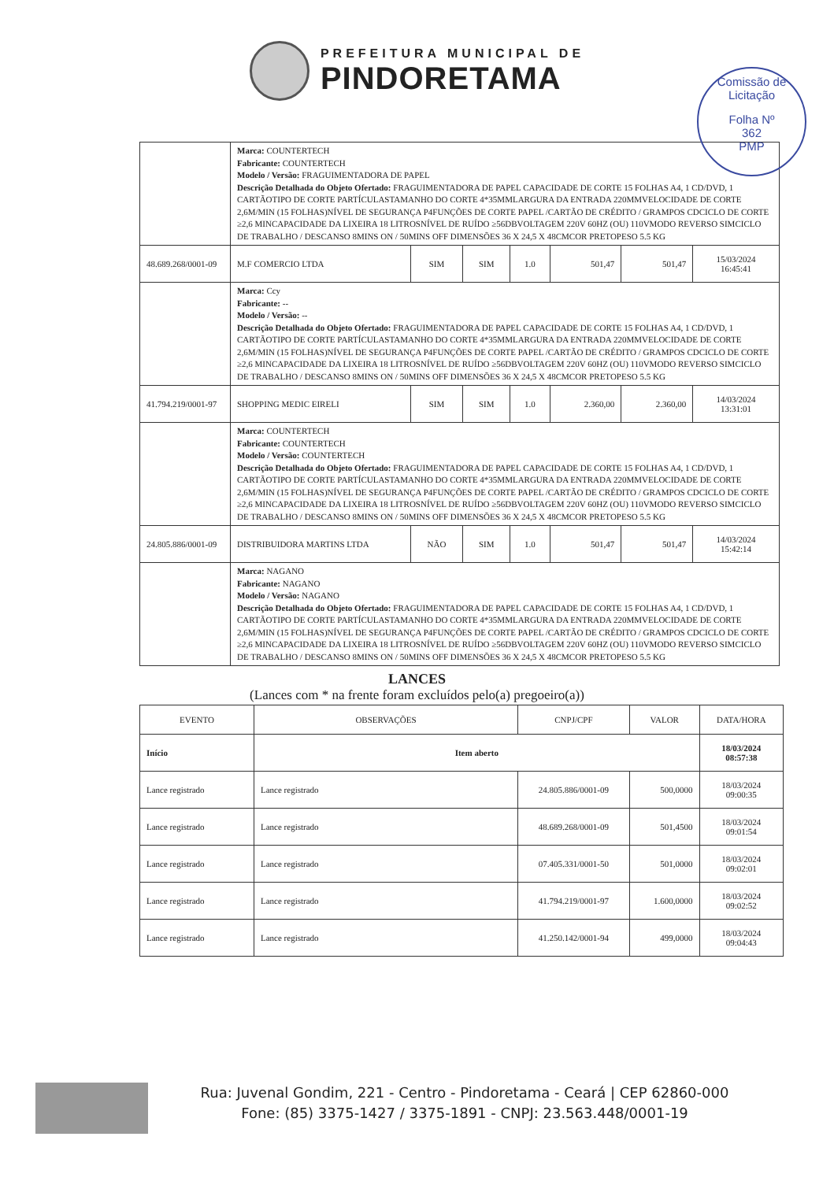PREFEITURA MUNICIPAL DE
PINDORETAMA
Comissão de Licitação
Folha Nº
362
PMP
| | Marca: COUNTERTECH Fabricante: COUNTERTECH Modelo / Versão: FRAGUIMENTADORA DE PAPEL Descrição Detalhada do Objeto Ofertado: FRAGUIMENTADORA DE PAPEL CAPACIDADE DE CORTE 15 FOLHAS A4, 1 CD/DVD, 1 CARTÃOTIPO DE CORTE PARTÍCULASTAMANHO DO CORTE 4*35MMLARGURA DA ENTRADA 220MMVELOCIDADE DE CORTE 2,6M/MIN (15 FOLHAS)NÍVEL DE SEGURANÇA P4FUNÇÕES DE CORTE PAPEL /CARTÃO DE CRÉDITO / GRAMPOS CDCICLO DE CORTE ≥2,6 MINCAPACIDADE DA LIXEIRA 18 LITROSNÍVEL DE RUÍDO ≥56DBVOLTAGEM 220V 60HZ (OU) 110VMODO REVERSO SIMCICLO DE TRABALHO / DESCANSO 8MINS ON / 50MINS OFF DIMENSÕES 36 X 24,5 X 48CMCOR PRETOPESO 5.5 KG | | | | | | |
| 48.689.268/0001-09 | M.F COMERCIO LTDA | SIM | SIM | 1.0 | 501,47 | 501,47 | 15/03/2024 16:45:41 |
| | Marca: Ccy Fabricante: -- Modelo / Versão: -- Descrição Detalhada do Objeto Ofertado: FRAGUIMENTADORA DE PAPEL CAPACIDADE DE CORTE 15 FOLHAS A4, 1 CD/DVD, 1 CARTÃOTIPO DE CORTE PARTÍCULASTAMANHO DO CORTE 4*35MMLARGURA DA ENTRADA 220MMVELOCIDADE DE CORTE 2,6M/MIN (15 FOLHAS)NÍVEL DE SEGURANÇA P4FUNÇÕES DE CORTE PAPEL /CARTÃO DE CRÉDITO / GRAMPOS CDCICLO DE CORTE ≥2,6 MINCAPACIDADE DA LIXEIRA 18 LITROSNÍVEL DE RUÍDO ≥56DBVOLTAGEM 220V 60HZ (OU) 110VMODO REVERSO SIMCICLO DE TRABALHO / DESCANSO 8MINS ON / 50MINS OFF DIMENSÕES 36 X 24,5 X 48CMCOR PRETOPESO 5.5 KG | | | | | | |
| 41.794.219/0001-97 | SHOPPING MEDIC EIRELI | SIM | SIM | 1.0 | 2.360,00 | 2.360,00 | 14/03/2024 13:31:01 |
| | Marca: COUNTERTECH Fabricante: COUNTERTECH Modelo / Versão: COUNTERTECH Descrição Detalhada do Objeto Ofertado: FRAGUIMENTADORA DE PAPEL CAPACIDADE DE CORTE 15 FOLHAS A4, 1 CD/DVD, 1 CARTÃOTIPO DE CORTE PARTÍCULASTAMANHO DO CORTE 4*35MMLARGURA DA ENTRADA 220MMVELOCIDADE DE CORTE 2,6M/MIN (15 FOLHAS)NÍVEL DE SEGURANÇA P4FUNÇÕES DE CORTE PAPEL /CARTÃO DE CRÉDITO / GRAMPOS CDCICLO DE CORTE ≥2,6 MINCAPACIDADE DA LIXEIRA 18 LITROSNÍVEL DE RUÍDO ≥56DBVOLTAGEM 220V 60HZ (OU) 110VMODO REVERSO SIMCICLO DE TRABALHO / DESCANSO 8MINS ON / 50MINS OFF DIMENSÕES 36 X 24,5 X 48CMCOR PRETOPESO 5.5 KG | | | | | | |
| 24.805.886/0001-09 | DISTRIBUIDORA MARTINS LTDA | NÃO | SIM | 1.0 | 501,47 | 501,47 | 14/03/2024 15:42:14 |
| | Marca: NAGANO Fabricante: NAGANO Modelo / Versão: NAGANO Descrição Detalhada do Objeto Ofertado: FRAGUIMENTADORA DE PAPEL CAPACIDADE DE CORTE 15 FOLHAS A4, 1 CD/DVD, 1 CARTÃOTIPO DE CORTE PARTÍCULASTAMANHO DO CORTE 4*35MMLARGURA DA ENTRADA 220MMVELOCIDADE DE CORTE 2,6M/MIN (15 FOLHAS)NÍVEL DE SEGURANÇA P4FUNÇÕES DE CORTE PAPEL /CARTÃO DE CRÉDITO / GRAMPOS CDCICLO DE CORTE ≥2,6 MINCAPACIDADE DA LIXEIRA 18 LITROSNÍVEL DE RUÍDO ≥56DBVOLTAGEM 220V 60HZ (OU) 110VMODO REVERSO SIMCICLO DE TRABALHO / DESCANSO 8MINS ON / 50MINS OFF DIMENSÕES 36 X 24,5 X 48CMCOR PRETOPESO 5.5 KG | | | | | | |
LANCES
(Lances com * na frente foram excluídos pelo(a) pregoeiro(a))
| EVENTO | OBSERVAÇÕES | CNPJ/CPF | VALOR | DATA/HORA |
| --- | --- | --- | --- | --- |
| Início | Item aberto | | | 18/03/2024 08:57:38 |
| Lance registrado | Lance registrado | 24.805.886/0001-09 | 500,0000 | 18/03/2024 09:00:35 |
| Lance registrado | Lance registrado | 48.689.268/0001-09 | 501,4500 | 18/03/2024 09:01:54 |
| Lance registrado | Lance registrado | 07.405.331/0001-50 | 501,0000 | 18/03/2024 09:02:01 |
| Lance registrado | Lance registrado | 41.794.219/0001-97 | 1.600,0000 | 18/03/2024 09:02:52 |
| Lance registrado | Lance registrado | 41.250.142/0001-94 | 499,0000 | 18/03/2024 09:04:43 |
Rua: Juvenal Gondim, 221 - Centro - Pindoretama - Ceará | CEP 62860-000
Fone: (85) 3375-1427 / 3375-1891 - CNPJ: 23.563.448/0001-19